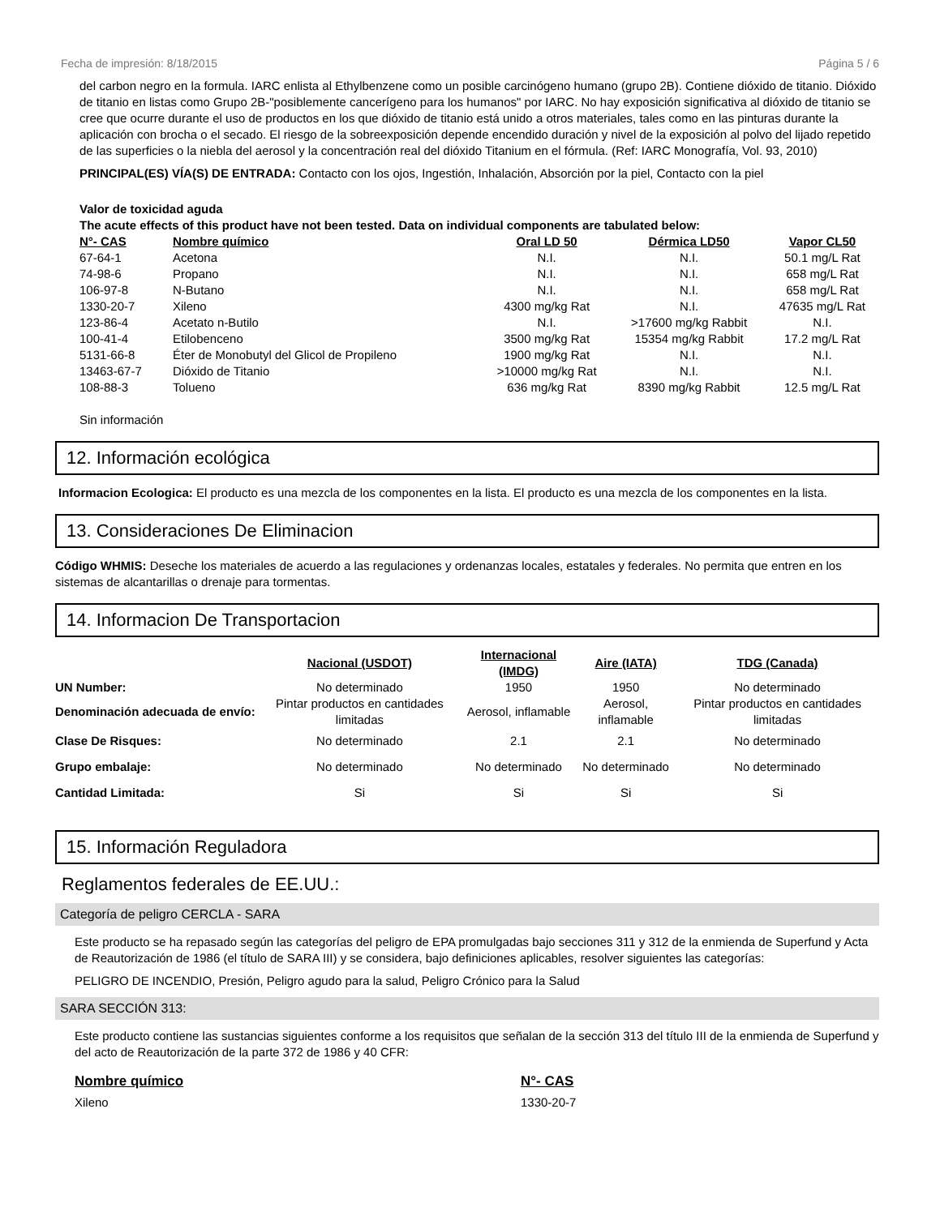Fecha de impresión: 8/18/2015 Página 5 / 6
del carbon negro en la formula. IARC enlista al Ethylbenzene como un posible carcinógeno humano (grupo 2B). Contiene dióxido de titanio. Dióxido de titanio en listas como Grupo 2B-"posiblemente cancerígeno para los humanos" por IARC. No hay exposición significativa al dióxido de titanio se cree que ocurre durante el uso de productos en los que dióxido de titanio está unido a otros materiales, tales como en las pinturas durante la aplicación con brocha o el secado. El riesgo de la sobreexposición depende encendido duración y nivel de la exposición al polvo del lijado repetido de las superficies o la niebla del aerosol y la concentración real del dióxido Titanium en el fórmula. (Ref: IARC Monografía, Vol. 93, 2010)
PRINCIPAL(ES) VÍA(S) DE ENTRADA: Contacto con los ojos, Ingestión, Inhalación, Absorción por la piel, Contacto con la piel
Valor de toxicidad aguda
The acute effects of this product have not been tested. Data on individual components are tabulated below:
| N°- CAS | Nombre químico | Oral LD 50 | Dérmica LD50 | Vapor CL50 |
| --- | --- | --- | --- | --- |
| 67-64-1 | Acetona | N.I. | N.I. | 50.1 mg/L Rat |
| 74-98-6 | Propano | N.I. | N.I. | 658 mg/L Rat |
| 106-97-8 | N-Butano | N.I. | N.I. | 658 mg/L Rat |
| 1330-20-7 | Xileno | 4300 mg/kg Rat | N.I. | 47635 mg/L Rat |
| 123-86-4 | Acetato n-Butilo | N.I. | >17600 mg/kg Rabbit | N.I. |
| 100-41-4 | Etilobenceno | 3500 mg/kg Rat | 15354 mg/kg Rabbit | 17.2 mg/L Rat |
| 5131-66-8 | Éter de Monobutyl del Glicol de Propileno | 1900 mg/kg Rat | N.I. | N.I. |
| 13463-67-7 | Dióxido de Titanio | >10000 mg/kg Rat | N.I. | N.I. |
| 108-88-3 | Tolueno | 636 mg/kg Rat | 8390 mg/kg Rabbit | 12.5 mg/L Rat |
Sin información
12. Información ecológica
Informacion Ecologica: El producto es una mezcla de los componentes en la lista. El producto es una mezcla de los componentes en la lista.
13. Consideraciones De Eliminacion
Código WHMIS: Deseche los materiales de acuerdo a las regulaciones y ordenanzas locales, estatales y federales. No permita que entren en los sistemas de alcantarillas o drenaje para tormentas.
14. Informacion De Transportacion
| | Nacional (USDOT) | Internacional (IMDG) | Aire (IATA) | TDG (Canada) |
| --- | --- | --- | --- | --- |
| UN Number: | No determinado | 1950 | 1950 | No determinado |
| Denominación adecuada de envío: | Pintar productos en cantidades limitadas | Aerosol, inflamable | Aerosol, inflamable | Pintar productos en cantidades limitadas |
| Clase De Risques: | No determinado | 2.1 | 2.1 | No determinado |
| Grupo embalaje: | No determinado | No determinado | No determinado | No determinado |
| Cantidad Limitada: | Si | Si | Si | Si |
15. Información Reguladora
Reglamentos federales de EE.UU.:
Categoría de peligro CERCLA - SARA
Este producto se ha repasado según las categorías del peligro de EPA promulgadas bajo secciones 311 y 312 de la enmienda de Superfund y Acta de Reautorización de 1986 (el título de SARA III) y se considera, bajo definiciones aplicables, resolver siguientes las categorías:
PELIGRO DE INCENDIO, Presión, Peligro agudo para la salud, Peligro Crónico para la Salud
SARA SECCIÓN 313:
Este producto contiene las sustancias siguientes conforme a los requisitos que señalan de la sección 313 del título III de la enmienda de Superfund y del acto de Reautorización de la parte 372 de 1986 y 40 CFR:
| Nombre químico | N°- CAS |
| --- | --- |
| Xileno | 1330-20-7 |